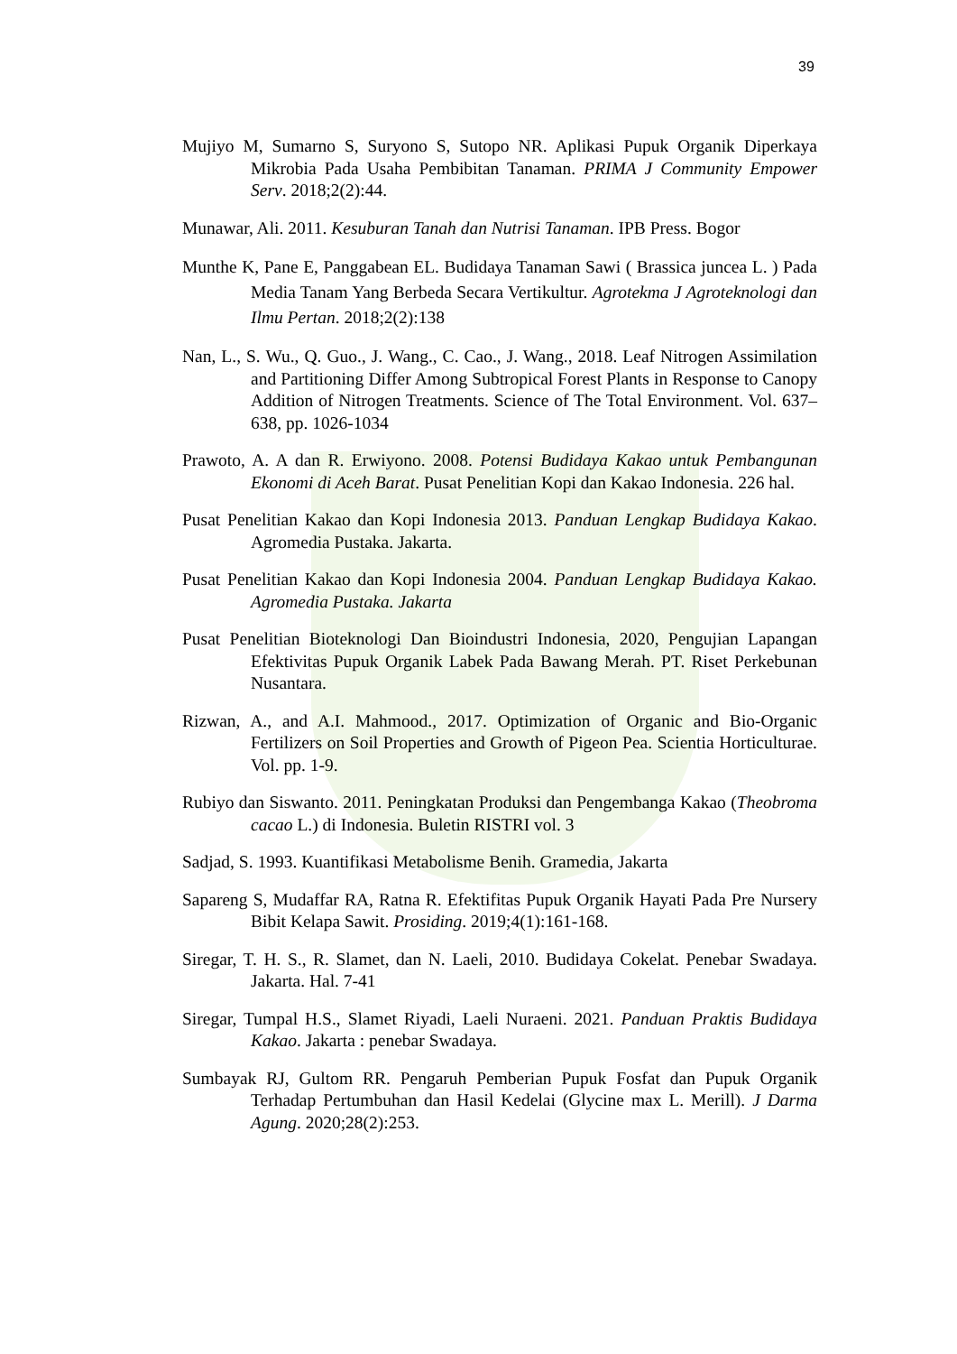39
Mujiyo M, Sumarno S, Suryono S, Sutopo NR. Aplikasi Pupuk Organik Diperkaya Mikrobia Pada Usaha Pembibitan Tanaman. PRIMA J Community Empower Serv. 2018;2(2):44.
Munawar, Ali. 2011. Kesuburan Tanah dan Nutrisi Tanaman. IPB Press. Bogor
Munthe K, Pane E, Panggabean EL. Budidaya Tanaman Sawi ( Brassica juncea L. ) Pada Media Tanam Yang Berbeda Secara Vertikultur. Agrotekma J Agroteknologi dan Ilmu Pertan. 2018;2(2):138
Nan, L., S. Wu., Q. Guo., J. Wang., C. Cao., J. Wang., 2018. Leaf Nitrogen Assimilation and Partitioning Differ Among Subtropical Forest Plants in Response to Canopy Addition of Nitrogen Treatments. Science of The Total Environment. Vol. 637–638, pp. 1026-1034
Prawoto, A. A dan R. Erwiyono. 2008. Potensi Budidaya Kakao untuk Pembangunan Ekonomi di Aceh Barat. Pusat Penelitian Kopi dan Kakao Indonesia. 226 hal.
Pusat Penelitian Kakao dan Kopi Indonesia 2013. Panduan Lengkap Budidaya Kakao. Agromedia Pustaka. Jakarta.
Pusat Penelitian Kakao dan Kopi Indonesia 2004. Panduan Lengkap Budidaya Kakao. Agromedia Pustaka. Jakarta
Pusat Penelitian Bioteknologi Dan Bioindustri Indonesia, 2020, Pengujian Lapangan Efektivitas Pupuk Organik Labek Pada Bawang Merah. PT. Riset Perkebunan Nusantara.
Rizwan, A., and A.I. Mahmood., 2017. Optimization of Organic and Bio-Organic Fertilizers on Soil Properties and Growth of Pigeon Pea. Scientia Horticulturae. Vol. pp. 1-9.
Rubiyo dan Siswanto. 2011. Peningkatan Produksi dan Pengembanga Kakao (Theobroma cacao L.) di Indonesia. Buletin RISTRI vol. 3
Sadjad, S. 1993. Kuantifikasi Metabolisme Benih. Gramedia, Jakarta
Sapareng S, Mudaffar RA, Ratna R. Efektifitas Pupuk Organik Hayati Pada Pre Nursery Bibit Kelapa Sawit. Prosiding. 2019;4(1):161-168.
Siregar, T. H. S., R. Slamet, dan N. Laeli, 2010. Budidaya Cokelat. Penebar Swadaya. Jakarta. Hal. 7-41
Siregar, Tumpal H.S., Slamet Riyadi, Laeli Nuraeni. 2021. Panduan Praktis Budidaya Kakao. Jakarta : penebar Swadaya.
Sumbayak RJ, Gultom RR. Pengaruh Pemberian Pupuk Fosfat dan Pupuk Organik Terhadap Pertumbuhan dan Hasil Kedelai (Glycine max L. Merill). J Darma Agung. 2020;28(2):253.